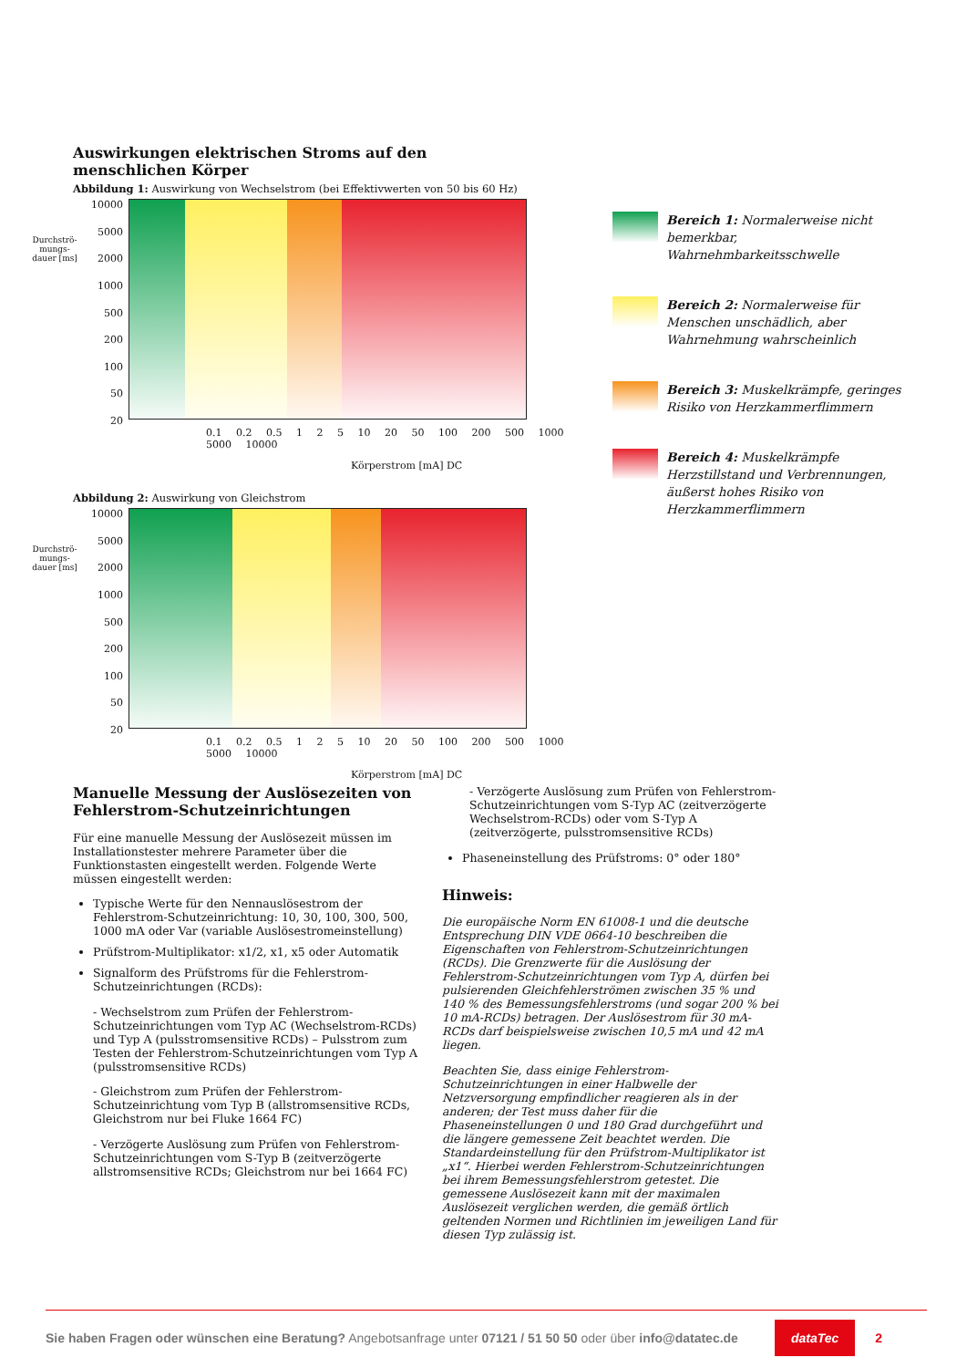Auswirkungen elektrischen Stroms auf den
menschlichen Körper
Abbildung 1: Auswirkung von Wechselstrom (bei Effektivwerten von 50 bis 60 Hz)
Durchströ-
mungs-
dauer [ms]
10000
5000
2000
1000
500
200
100
50
20
0.1 0.2 0.5 1 2 5 10 20 50 100 200 500 1000 5000 10000
Körperstrom [mA] DC
Abbildung 2: Auswirkung von Gleichstrom
Durchströ-
mungs-
dauer [ms]
10000
5000
2000
1000
500
200
100
50
20
0.1 0.2 0.5 1 2 5 10 20 50 100 200 500 1000 5000 10000
Körperstrom [mA] DC
Bereich 1: Normalerweise nicht bemerkbar, Wahrnehmbarkeitsschwelle
Bereich 2: Normalerweise für Menschen unschädlich, aber Wahrnehmung wahrscheinlich
Bereich 3: Muskelkrämpfe, geringes Risiko von Herzkammerflimmern
Bereich 4: Muskelkrämpfe Herzstillstand und Verbrennungen, äußerst hohes Risiko von Herzkammerflimmern
Manuelle Messung der Auslösezeiten von Fehlerstrom-Schutzeinrichtungen
Für eine manuelle Messung der Auslösezeit müssen im Installationstester mehrere Parameter über die Funktionstasten eingestellt werden. Folgende Werte müssen eingestellt werden:
Typische Werte für den Nennauslösestrom der Fehlerstrom-Schutzeinrichtung: 10, 30, 100, 300, 500, 1000 mA oder Var (variable Auslösestromeinstellung)
Prüfstrom-Multiplikator: x1/2, x1, x5 oder Automatik
Signalform des Prüfstroms für die Fehlerstrom-Schutzeinrichtungen (RCDs):
- Wechselstrom zum Prüfen der Fehlerstrom-Schutzeinrichtungen vom Typ AC (Wechselstrom-RCDs) und Typ A (pulsstromsensitive RCDs) – Pulsstrom zum Testen der Fehlerstrom-Schutzeinrichtungen vom Typ A (pulsstromsensitive RCDs)
- Gleichstrom zum Prüfen der Fehlerstrom-Schutzeinrichtung vom Typ B (allstromsensitive RCDs, Gleichstrom nur bei Fluke 1664 FC)
- Verzögerte Auslösung zum Prüfen von Fehlerstrom-Schutzeinrichtungen vom S-Typ B (zeitverzögerte allstromsensitive RCDs; Gleichstrom nur bei 1664 FC)
- Verzögerte Auslösung zum Prüfen von Fehlerstrom-Schutzeinrichtungen vom S-Typ AC (zeitverzögerte Wechselstrom-RCDs) oder vom S-Typ A (zeitverzögerte, pulsstromsensitive RCDs)
Phaseneinstellung des Prüfstroms: 0° oder 180°
Hinweis:
Die europäische Norm EN 61008-1 und die deutsche Entsprechung DIN VDE 0664-10 beschreiben die Eigenschaften von Fehlerstrom-Schutzeinrichtungen (RCDs). Die Grenzwerte für die Auslösung der Fehlerstrom-Schutzeinrichtungen vom Typ A, dürfen bei pulsierenden Gleichfehlerströmen zwischen 35 % und 140 % des Bemessungsfehlerstroms (und sogar 200 % bei 10 mA-RCDs) betragen. Der Auslösestrom für 30 mA-RCDs darf beispielsweise zwischen 10,5 mA und 42 mA liegen.
Beachten Sie, dass einige Fehlerstrom-Schutzeinrichtungen in einer Halbwelle der Netzversorgung empfindlicher reagieren als in der anderen; der Test muss daher für die Phaseneinstellungen 0 und 180 Grad durchgeführt und die längere gemessene Zeit beachtet werden. Die Standardeinstellung für den Prüfstrom-Multiplikator ist „x1“. Hierbei werden Fehlerstrom-Schutzeinrichtungen bei ihrem Bemessungsfehlerstrom getestet. Die gemessene Auslösezeit kann mit der maximalen Auslösezeit verglichen werden, die gemäß örtlich geltenden Normen und Richtlinien im jeweiligen Land für diesen Typ zulässig ist.
Sie haben Fragen oder wünschen eine Beratung? Angebotsanfrage unter 07121 / 51 50 50 oder über info@datatec.de dataTec 2